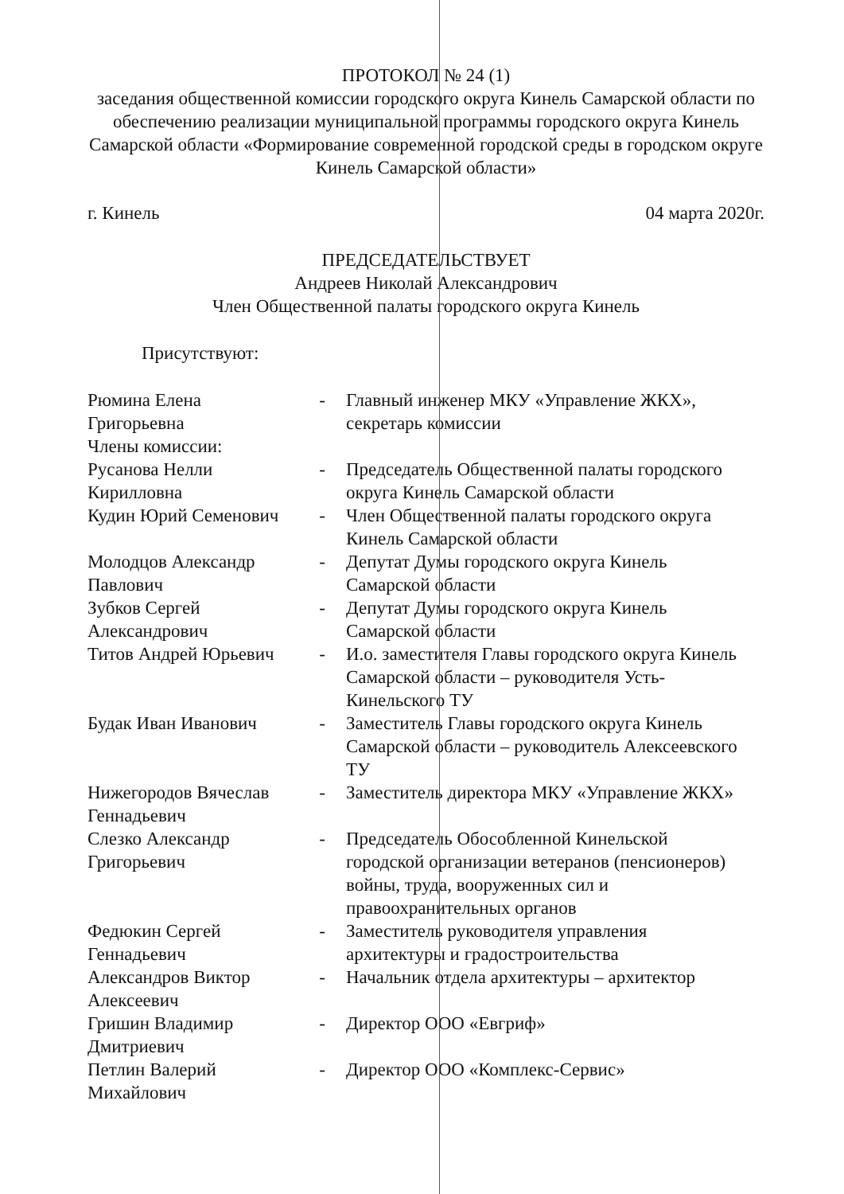ПРОТОКОЛ № 24 (1)
заседания общественной комиссии городского округа Кинель Самарской области по обеспечению реализации муниципальной программы городского округа Кинель Самарской области «Формирование современной городской среды в городском округе Кинель Самарской области»
г. Кинель 04 марта 2020г.
ПРЕДСЕДАТЕЛЬСТВУЕТ
Андреев Николай Александрович
Член Общественной палаты городского округа Кинель
Присутствуют:
| Рюмина Елена Григорьевна | - | Главный инженер МКУ «Управление ЖКХ», секретарь комиссии |
| Члены комиссии: | | |
| Русанова Нелли Кирилловна | - | Председатель Общественной палаты городского округа Кинель Самарской области |
| Кудин Юрий Семенович | - | Член Общественной палаты городского округа Кинель Самарской области |
| Молодцов Александр Павлович | - | Депутат Думы городского округа Кинель Самарской области |
| Зубков Сергей Александрович | - | Депутат Думы городского округа Кинель Самарской области |
| Титов Андрей Юрьевич | - | И.о. заместителя Главы городского округа Кинель Самарской области – руководителя Усть-Кинельского ТУ |
| Будак Иван Иванович | - | Заместитель Главы городского округа Кинель Самарской области – руководитель Алексеевского ТУ |
| Нижегородов Вячеслав Геннадьевич | - | Заместитель директора МКУ «Управление ЖКХ» |
| Слезко Александр Григорьевич | - | Председатель Обособленной Кинельской городской организации ветеранов (пенсионеров) войны, труда, вооруженных сил и правоохранительных органов |
| Федюкин Сергей Геннадьевич | - | Заместитель руководителя управления архитектуры и градостроительства |
| Александров Виктор Алексеевич | - | Начальник отдела архитектуры – архитектор |
| Гришин Владимир Дмитриевич | - | Директор ООО «Евгриф» |
| Петлин Валерий Михайлович | - | Директор ООО «Комплекс-Сервис» |